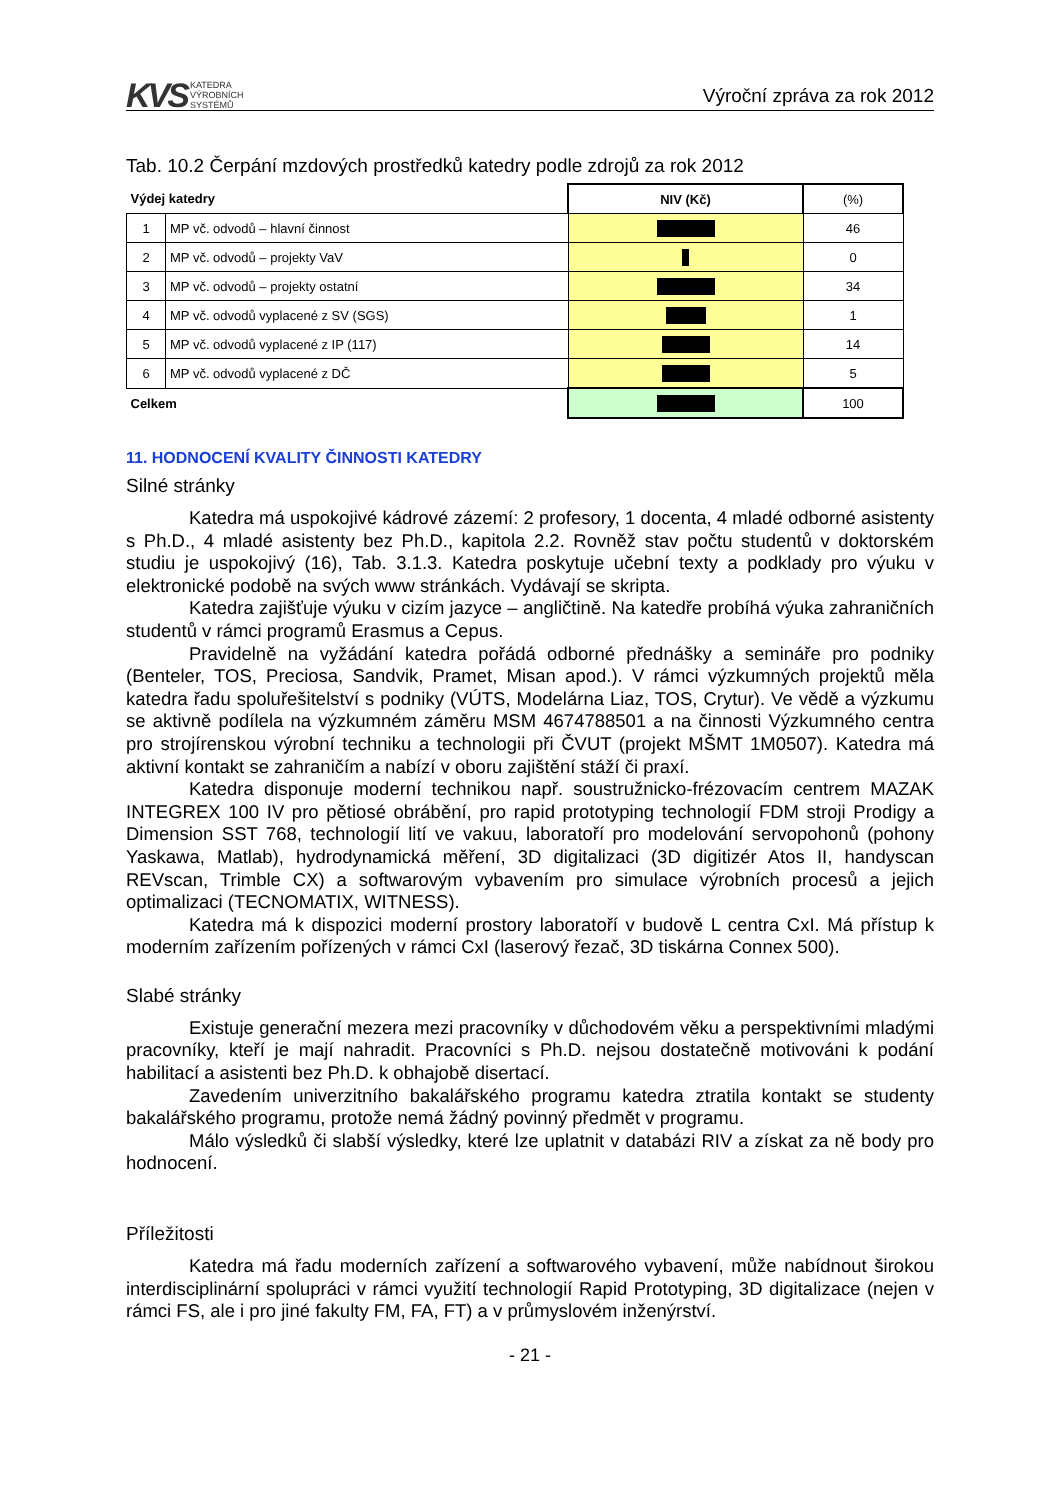KVS KATEDRA
VÝROBNÍCH
SYSTÉMŮ
Výroční zpráva za rok 2012
Tab. 10.2 Čerpání mzdových prostředků katedry podle zdrojů za rok 2012
| Výdej katedry | | NIV (Kč) | (%) |
| --- | --- | --- | --- |
| 1 | MP vč. odvodů – hlavní činnost | | 46 |
| 2 | MP vč. odvodů – projekty VaV | | 0 |
| 3 | MP vč. odvodů – projekty ostatní | | 34 |
| 4 | MP vč. odvodů vyplacené z SV (SGS) | | 1 |
| 5 | MP vč. odvodů vyplacené z IP (117) | | 14 |
| 6 | MP vč. odvodů vyplacené z DČ | | 5 |
| Celkem | | | 100 |
11. HODNOCENÍ KVALITY ČINNOSTI KATEDRY
Silné stránky
Katedra má uspokojivé kádrové zázemí: 2 profesory, 1 docenta, 4 mladé odborné asistenty s Ph.D., 4 mladé asistenty bez Ph.D., kapitola 2.2. Rovněž stav počtu studentů v doktorském studiu je uspokojivý (16), Tab. 3.1.3. Katedra poskytuje učební texty a podklady pro výuku v elektronické podobě na svých www stránkách. Vydávají se skripta.
Katedra zajišťuje výuku v cizím jazyce – angličtině. Na katedře probíhá výuka zahraničních studentů v rámci programů Erasmus a Cepus.
Pravidelně na vyžádání katedra pořádá odborné přednášky a semináře pro podniky (Benteler, TOS, Preciosa, Sandvik, Pramet, Misan apod.). V rámci výzkumných projektů měla katedra řadu spoluřešitelství s podniky (VÚTS, Modelárna Liaz, TOS, Crytur). Ve vědě a výzkumu se aktivně podílela na výzkumném záměru MSM 4674788501 a na činnosti Výzkumného centra pro strojírenskou výrobní techniku a technologii při ČVUT (projekt MŠMT 1M0507). Katedra má aktivní kontakt se zahraničím a nabízí v oboru zajištění stáží či praxí.
Katedra disponuje moderní technikou např. soustružnicko-frézovacím centrem MAZAK INTEGREX 100 IV pro pětiosé obrábění, pro rapid prototyping technologií FDM stroji Prodigy a Dimension SST 768, technologií lití ve vakuu, laboratoří pro modelování servopohonů (pohony Yaskawa, Matlab), hydrodynamická měření, 3D digitalizaci (3D digitizér Atos II, handyscan REVscan, Trimble CX) a softwarovým vybavením pro simulace výrobních procesů a jejich optimalizaci (TECNOMATIX, WITNESS).
Katedra má k dispozici moderní prostory laboratoří v budově L centra CxI. Má přístup k moderním zařízením pořízených v rámci CxI (laserový řezač, 3D tiskárna Connex 500).
Slabé stránky
Existuje generační mezera mezi pracovníky v důchodovém věku a perspektivními mladými pracovníky, kteří je mají nahradit. Pracovníci s Ph.D. nejsou dostatečně motivováni k podání habilitací a asistenti bez Ph.D. k obhajobě disertací.
Zavedením univerzitního bakalářského programu katedra ztratila kontakt se studenty bakalářského programu, protože nemá žádný povinný předmět v programu.
Málo výsledků či slabší výsledky, které lze uplatnit v databázi RIV a získat za ně body pro hodnocení.
Příležitosti
Katedra má řadu moderních zařízení a softwarového vybavení, může nabídnout širokou interdisciplinární spolupráci v rámci využití technologií Rapid Prototyping, 3D digitalizace (nejen v rámci FS, ale i pro jiné fakulty FM, FA, FT) a v průmyslovém inženýrství.
- 21 -